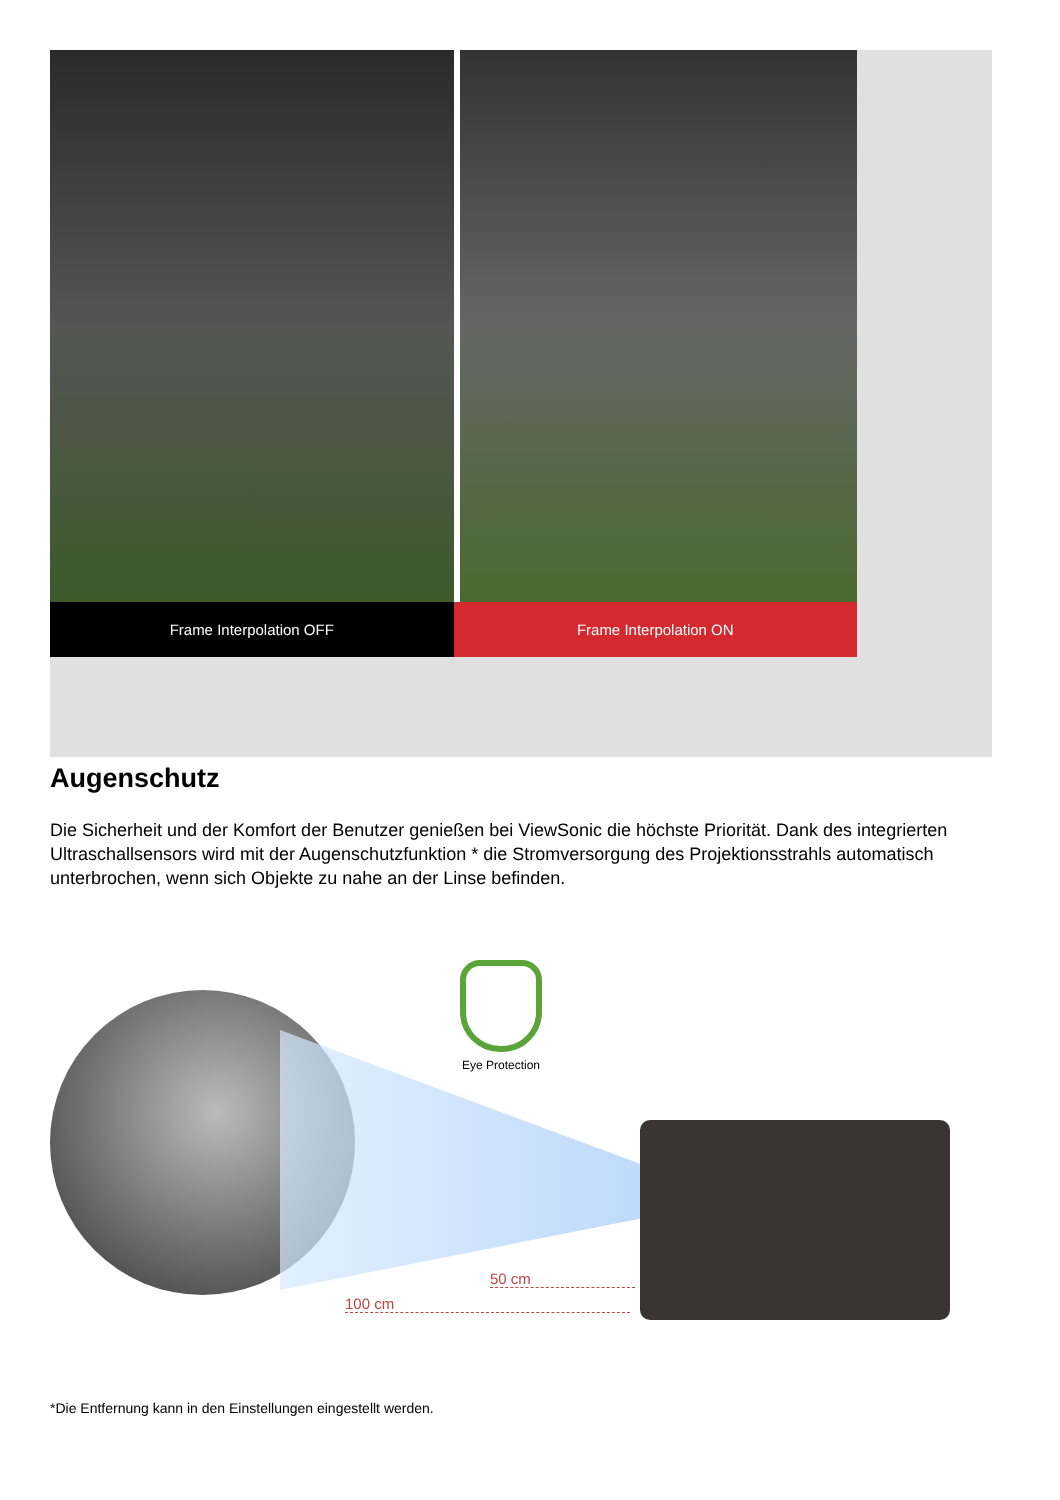Frame Interpolation OFF Frame Interpolation ON
Augenschutz
Die Sicherheit und der Komfort der Benutzer genießen bei ViewSonic die höchste Priorität. Dank des integrierten Ultraschallsensors wird mit der Augenschutzfunktion * die Stromversorgung des Projektionsstrahls automatisch unterbrochen, wenn sich Objekte zu nahe an der Linse befinden.
Eye Protection
50 cm
100 cm
*Die Entfernung kann in den Einstellungen eingestellt werden.